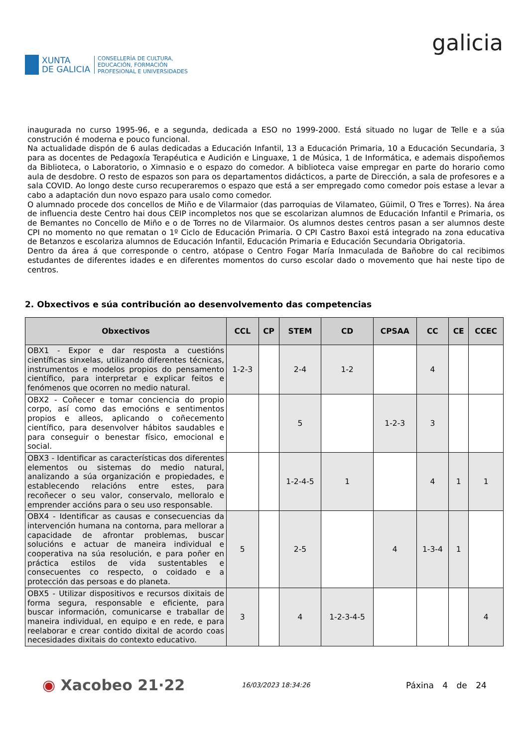XUNTA
DE GALICIA
CONSELLERÍA DE CULTURA,
EDUCACIÓN, FORMACIÓN
PROFESIONAL E UNIVERSIDADES
galicia
inaugurada no curso 1995-96, e a segunda, dedicada a ESO no 1999-2000. Está situado no lugar de Telle e a súa construción é moderna e pouco funcional.
Na actualidade dispón de 6 aulas dedicadas a Educación Infantil, 13 a Educación Primaria, 10 a Educación Secundaria, 3 para as docentes de Pedagoxía Terapéutica e Audición e Linguaxe, 1 de Música, 1 de Informática, e ademais dispoñemos da Biblioteca, o Laboratorio, o Ximnasio e o espazo do comedor. A biblioteca vaise empregar en parte do horario como aula de desdobre. O resto de espazos son para os departamentos didácticos, a parte de Dirección, a sala de profesores e a sala COVID. Ao longo deste curso recuperaremos o espazo que está a ser empregado como comedor pois estase a levar a cabo a adaptación dun novo espazo para usalo como comedor.
O alumnado procede dos concellos de Miño e de Vilarmaior (das parroquias de Vilamateo, Güimil, O Tres e Torres). Na área de influencia deste Centro hai dous CEIP incompletos nos que se escolarizan alumnos de Educación Infantil e Primaria, os de Bemantes no Concello de Miño e o de Torres no de Vilarmaior. Os alumnos destes centros pasan a ser alumnos deste CPI no momento no que rematan o 1º Ciclo de Educación Primaria. O CPI Castro Baxoi está integrado na zona educativa de Betanzos e escolariza alumnos de Educación Infantil, Educación Primaria e Educación Secundaria Obrigatoria.
Dentro da área á que corresponde o centro, atópase o Centro Fogar María Inmaculada de Bañobre do cal recibimos estudantes de diferentes idades e en diferentes momentos do curso escolar dado o movemento que hai neste tipo de centros.
2. Obxectivos e súa contribución ao desenvolvemento das competencias
| Obxectivos | CCL | CP | STEM | CD | CPSAA | CC | CE | CCEC |
| --- | --- | --- | --- | --- | --- | --- | --- | --- |
| OBX1 - Expor e dar resposta a cuestións científicas sinxelas, utilizando diferentes técnicas, instrumentos e modelos propios do pensamento científico, para interpretar e explicar feitos e fenómenos que ocorren no medio natural. | 1-2-3 | | 2-4 | 1-2 | | 4 | | |
| OBX2 - Coñecer e tomar conciencia do propio corpo, así como das emocións e sentimentos propios e alleos, aplicando o coñecemento científico, para desenvolver hábitos saudables e para conseguir o benestar físico, emocional e social. | | | 5 | | 1-2-3 | 3 | | |
| OBX3 - Identificar as características dos diferentes elementos ou sistemas do medio natural, analizando a súa organización e propiedades, e establecendo relacións entre estes, para recoñecer o seu valor, conservalo, melloralo e emprender accións para o seu uso responsable. | | | 1-2-4-5 | 1 | | 4 | 1 | 1 |
| OBX4 - Identificar as causas e consecuencias da intervención humana na contorna, para mellorar a capacidade de afrontar problemas, buscar solucións e actuar de maneira individual e cooperativa na súa resolución, e para poñer en práctica estilos de vida sustentables e consecuentes co respecto, o coidado e a protección das persoas e do planeta. | 5 | | 2-5 | | 4 | 1-3-4 | 1 | |
| OBX5 - Utilizar dispositivos e recursos dixitais de forma segura, responsable e eficiente, para buscar información, comunicarse e traballar de maneira individual, en equipo e en rede, e para reelaborar e crear contido dixital de acordo coas necesidades dixitais do contexto educativo. | 3 | | 4 | 1-2-3-4-5 | | | | 4 |
◉ Xacobeo 21·22
16/03/2023 18:34:26
Páxina 4 de 24